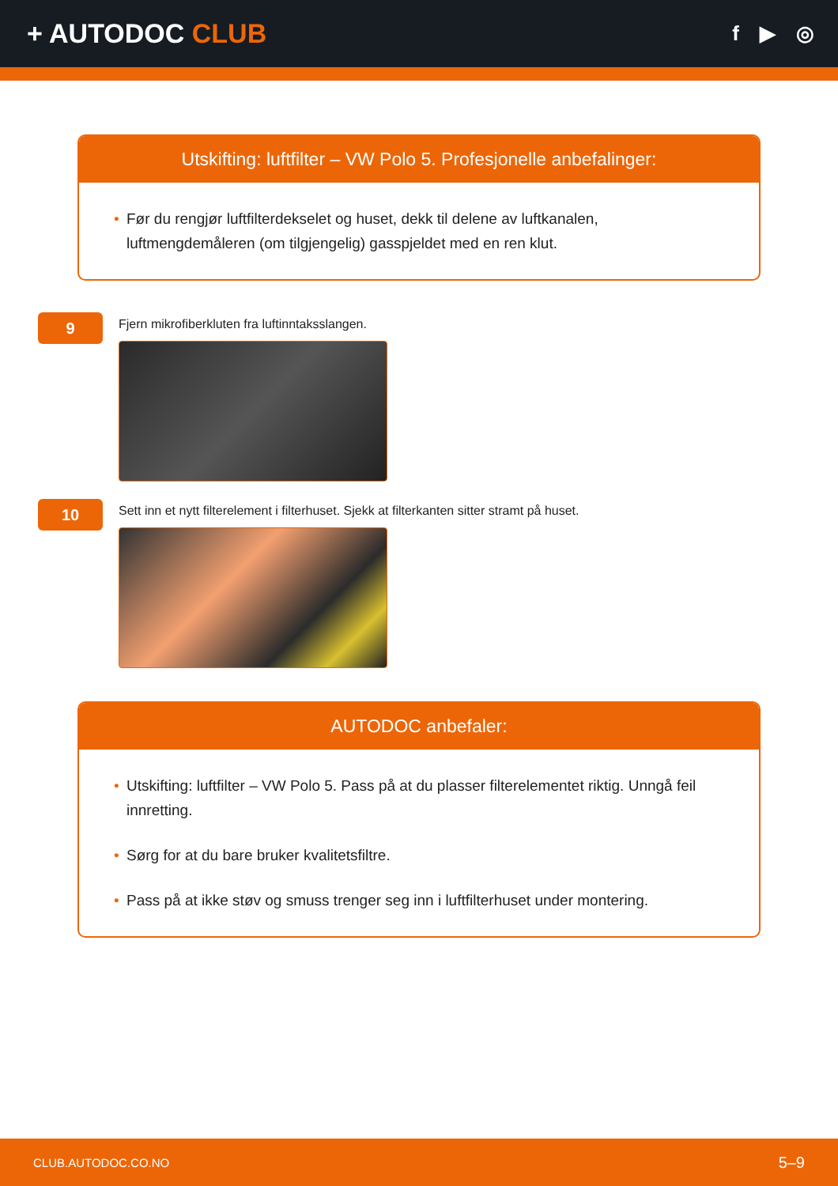+ AUTODOC CLUB
f ▶ ◎
Utskifting: luftfilter – VW Polo 5. Profesjonelle anbefalinger:
• Før du rengjør luftfilterdekselet og huset, dekk til delene av luftkanalen, luftmengdemåleren (om tilgjengelig) gasspjeldet med en ren klut.
9
Fjern mikrofiberkluten fra luftinntaksslangen.
10
Sett inn et nytt filterelement i filterhuset. Sjekk at filterkanten sitter stramt på huset.
AUTODOC anbefaler:
• Utskifting: luftfilter – VW Polo 5. Pass på at du plasser filterelementet riktig. Unngå feil innretting.
• Sørg for at du bare bruker kvalitetsfiltre.
• Pass på at ikke støv og smuss trenger seg inn i luftfilterhuset under montering.
CLUB.AUTODOC.CO.NO 5–9